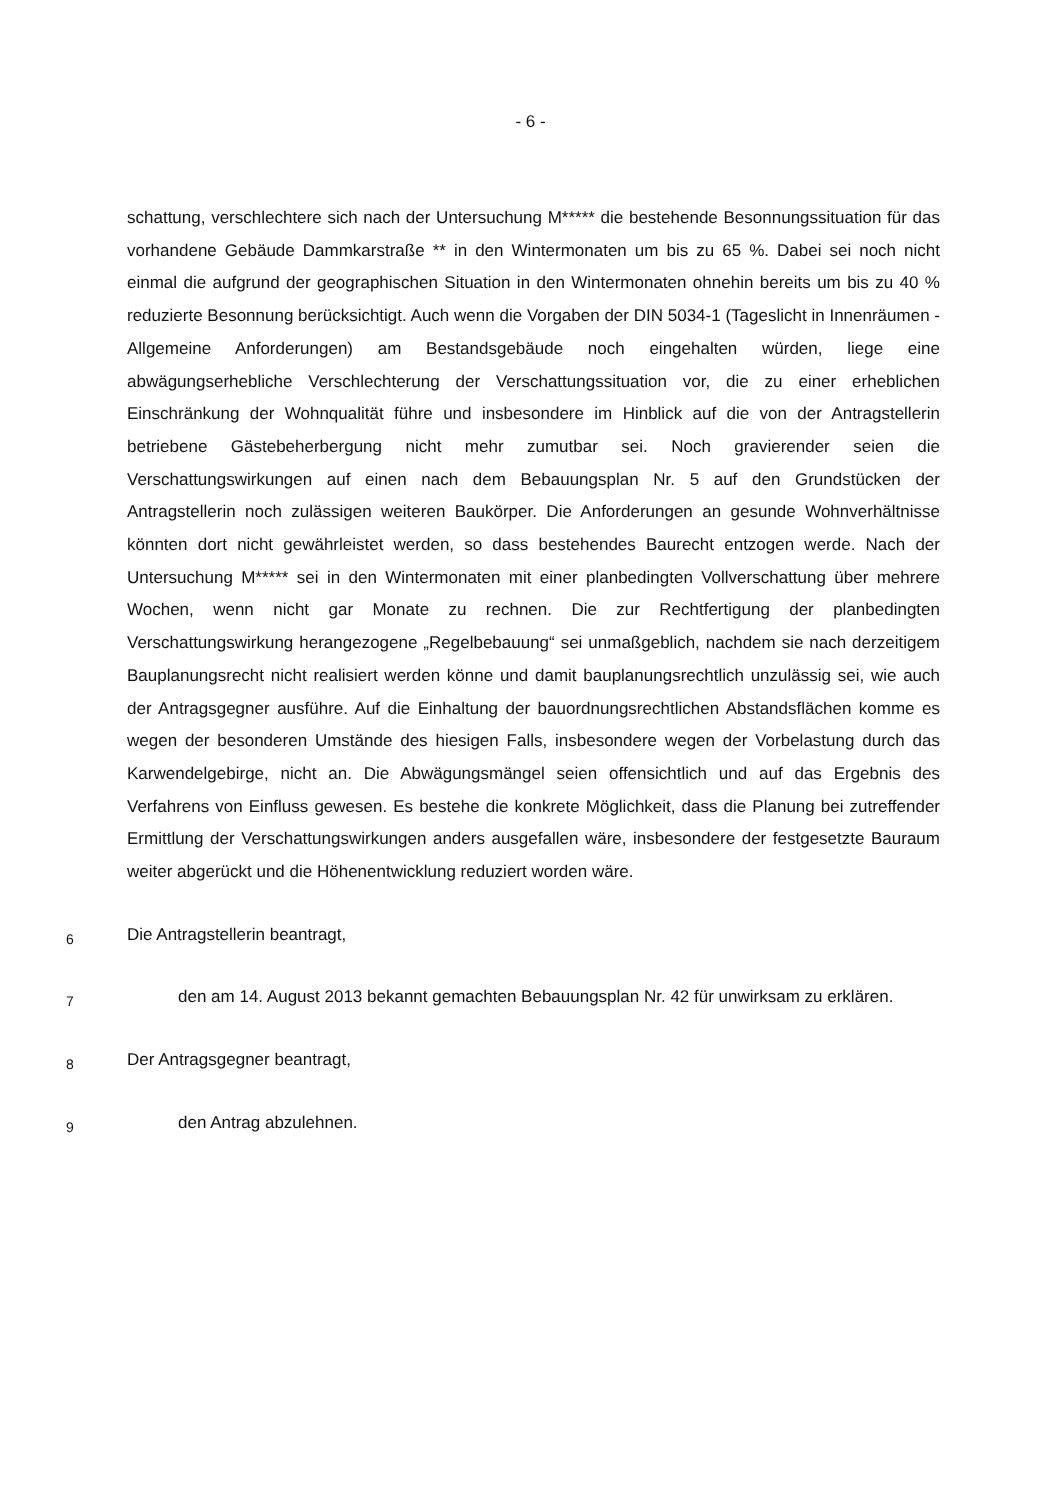- 6 -
schattung, verschlechtere sich nach der Untersuchung M***** die bestehende Besonnungssituation für das vorhandene Gebäude Dammkarstraße ** in den Wintermonaten um bis zu 65 %. Dabei sei noch nicht einmal die aufgrund der geographischen Situation in den Wintermonaten ohnehin bereits um bis zu 40 % reduzierte Besonnung berücksichtigt. Auch wenn die Vorgaben der DIN 5034-1 (Tageslicht in Innenräumen - Allgemeine Anforderungen) am Bestandsgebäude noch eingehalten würden, liege eine abwägungserhebliche Verschlechterung der Verschattungssituation vor, die zu einer erheblichen Einschränkung der Wohnqualität führe und insbesondere im Hinblick auf die von der Antragstellerin betriebene Gästebeherbergung nicht mehr zumutbar sei. Noch gravierender seien die Verschattungswirkungen auf einen nach dem Bebauungsplan Nr. 5 auf den Grundstücken der Antragstellerin noch zulässigen weiteren Baukörper. Die Anforderungen an gesunde Wohnverhältnisse könnten dort nicht gewährleistet werden, so dass bestehendes Baurecht entzogen werde. Nach der Untersuchung M***** sei in den Wintermonaten mit einer planbedingten Vollverschattung über mehrere Wochen, wenn nicht gar Monate zu rechnen. Die zur Rechtfertigung der planbedingten Verschattungswirkung herangezogene „Regelbebauung“ sei unmaßgeblich, nachdem sie nach derzeitigem Bauplanungsrecht nicht realisiert werden könne und damit bauplanungsrechtlich unzulässig sei, wie auch der Antragsgegner ausführe. Auf die Einhaltung der bauordnungsrechtlichen Abstandsflächen komme es wegen der besonderen Umstände des hiesigen Falls, insbesondere wegen der Vorbelastung durch das Karwendelgebirge, nicht an. Die Abwägungsmängel seien offensichtlich und auf das Ergebnis des Verfahrens von Einfluss gewesen. Es bestehe die konkrete Möglichkeit, dass die Planung bei zutreffender Ermittlung der Verschattungswirkungen anders ausgefallen wäre, insbesondere der festgesetzte Bauraum weiter abgerückt und die Höhenentwicklung reduziert worden wäre.
6
Die Antragstellerin beantragt,
7
den am 14. August 2013 bekannt gemachten Bebauungsplan Nr. 42 für unwirksam zu erklären.
8
Der Antragsgegner beantragt,
9
den Antrag abzulehnen.